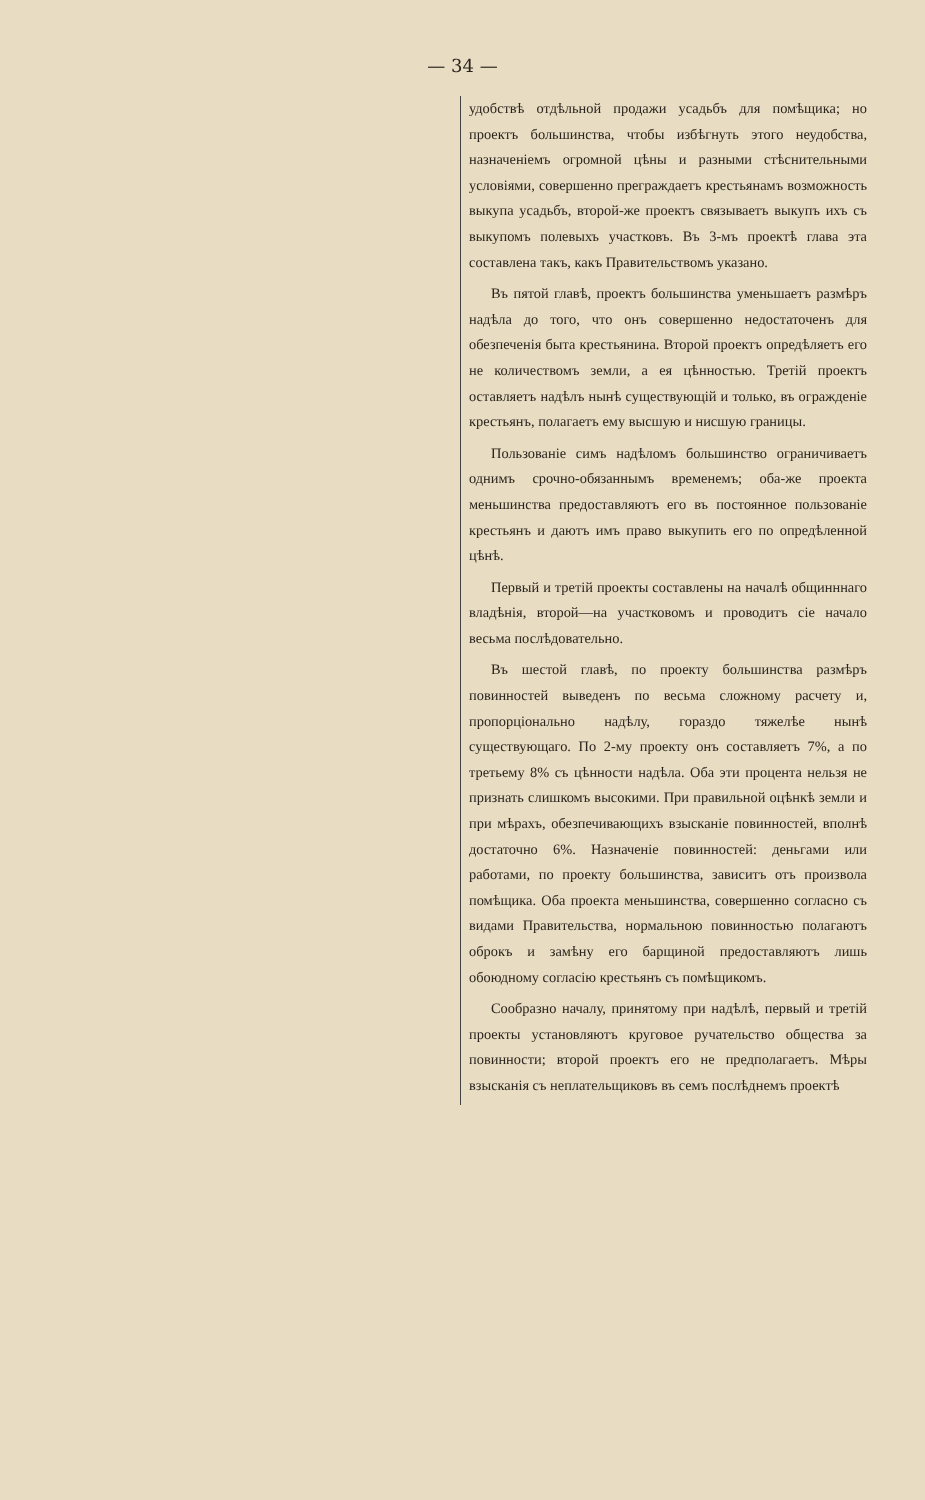— 34 —
удобствѣ отдѣльной продажи усадьбъ для помѣщика; но проектъ большинства, чтобы избѣгнуть этого неудобства, назначеніемъ огромной цѣны и разными стѣснительными условіями, совершенно преграждаетъ крестьянамъ возможность выкупа усадьбъ, второй-же проектъ связываетъ выкупъ ихъ съ выкупомъ полевыхъ участковъ. Въ 3-мъ проектѣ глава эта составлена такъ, какъ Правительствомъ указано.
Въ пятой главѣ, проектъ большинства уменьшаетъ размѣръ надѣла до того, что онъ совершенно недостаточенъ для обезпеченія быта крестьянина. Второй проектъ опредѣляетъ его не количествомъ земли, а ея цѣнностью. Третій проектъ оставляетъ надѣлъ нынѣ существующій и только, въ огражденіе крестьянъ, полагаетъ ему высшую и нисшую границы.
Пользованіе симъ надѣломъ большинство ограничиваетъ однимъ срочно-обязаннымъ временемъ; оба-же проекта меньшинства предоставляютъ его въ постоянное пользованіе крестьянъ и даютъ имъ право выкупить его по опредѣленной цѣнѣ.
Первый и третій проекты составлены на началѣ общинннаго владѣнія, второй—на участковомъ и проводитъ сіе начало весьма послѣдовательно.
Въ шестой главѣ, по проекту большинства размѣръ повинностей выведенъ по весьма сложному расчету и, пропорціонально надѣлу, гораздо тяжелѣе нынѣ существующаго. По 2-му проекту онъ составляетъ 7%, а по третьему 8% съ цѣнности надѣла. Оба эти процента нельзя не признать слишкомъ высокими. При правильной оцѣнкѣ земли и при мѣрахъ, обезпечивающихъ взысканіе повинностей, вполнѣ достаточно 6%. Назначеніе повинностей: деньгами или работами, по проекту большинства, зависитъ отъ произвола помѣщика. Оба проекта меньшинства, совершенно согласно съ видами Правительства, нормальною повинностью полагаютъ оброкъ и замѣну его барщиной предоставляютъ лишь обоюдному согласію крестьянъ съ помѣщикомъ.
Сообразно началу, принятому при надѣлѣ, первый и третій проекты установляютъ круговое ручательство общества за повинности; второй проектъ его не предполагаетъ. Мѣры взысканія съ неплательщиковъ въ семъ послѣднемъ проектѣ